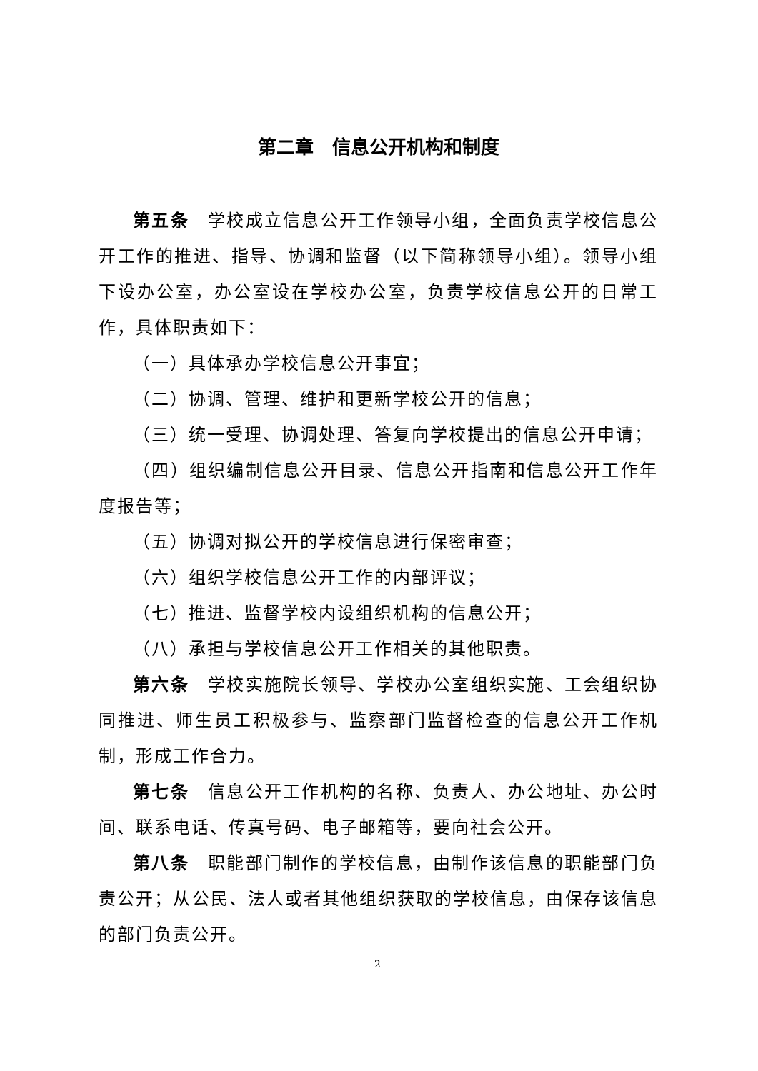第二章　信息公开机构和制度
第五条　学校成立信息公开工作领导小组，全面负责学校信息公开工作的推进、指导、协调和监督（以下简称领导小组）。领导小组下设办公室，办公室设在学校办公室，负责学校信息公开的日常工作，具体职责如下：
（一）具体承办学校信息公开事宜；
（二）协调、管理、维护和更新学校公开的信息；
（三）统一受理、协调处理、答复向学校提出的信息公开申请；
（四）组织编制信息公开目录、信息公开指南和信息公开工作年度报告等；
（五）协调对拟公开的学校信息进行保密审查；
（六）组织学校信息公开工作的内部评议；
（七）推进、监督学校内设组织机构的信息公开；
（八）承担与学校信息公开工作相关的其他职责。
第六条　学校实施院长领导、学校办公室组织实施、工会组织协同推进、师生员工积极参与、监察部门监督检查的信息公开工作机制，形成工作合力。
第七条　信息公开工作机构的名称、负责人、办公地址、办公时间、联系电话、传真号码、电子邮箱等，要向社会公开。
第八条　职能部门制作的学校信息，由制作该信息的职能部门负责公开；从公民、法人或者其他组织获取的学校信息，由保存该信息的部门负责公开。
2